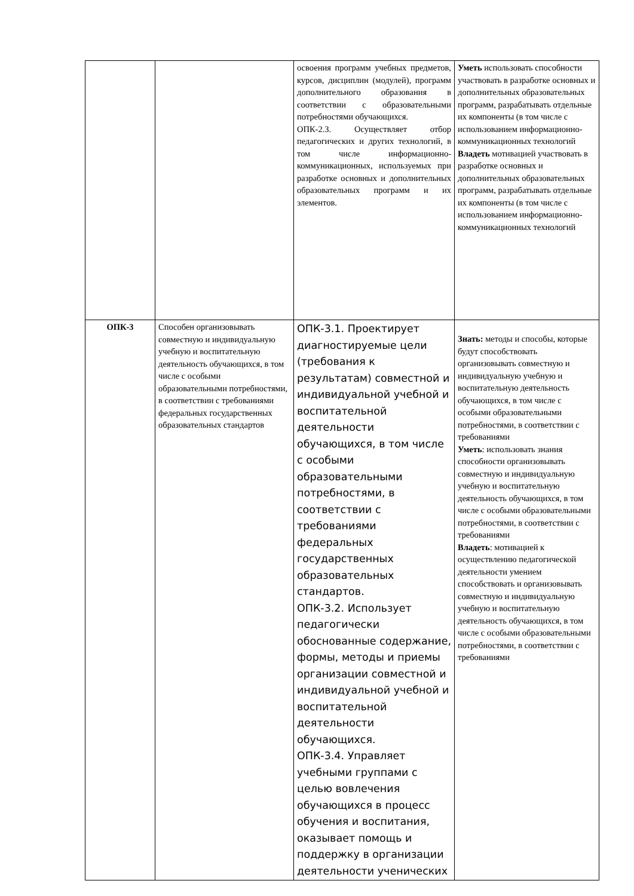| | | освоения программ учебных предметов, курсов, дисциплин (модулей), программ дополнительного образования в соответствии с образовательными потребностями обучающихся. ОПК-2.3. Осуществляет отбор педагогических и других технологий, в том числе информационно-коммуникационных, используемых при разработке основных и дополнительных образовательных программ и их элементов. | Уметь использовать способности участвовать в разработке основных и дополнительных образовательных программ, разрабатывать отдельные их компоненты (в том числе с использованием информационно-коммуникационных технологий Владеть мотивацией участвовать в разработке основных и дополнительных образовательных программ, разрабатывать отдельные их компоненты (в том числе с использованием информационно-коммуникационных технологий |
| ОПК-3 | Способен организовывать совместную и индивидуальную учебную и воспитательную деятельность обучающихся, в том числе с особыми образовательными потребностями, в соответствии с требованиями федеральных государственных образовательных стандартов | ОПК-3.1. Проектирует диагностируемые цели (требования к результатам) совместной и индивидуальной учебной и воспитательной деятельности обучающихся, в том числе с особыми образовательными потребностями, в соответствии с требованиями федеральных государственных образовательных стандартов. ОПК-3.2. Использует педагогически обоснованные содержание, формы, методы и приемы организации совместной и индивидуальной учебной и воспитательной деятельности обучающихся. ОПК-3.4. Управляет учебными группами с целью вовлечения обучающихся в процесс обучения и воспитания, оказывает помощь и поддержку в организации деятельности ученических | Знать: методы и способы, которые будут способствовать организовывать совместную и индивидуальную учебную и воспитательную деятельность обучающихся, в том числе с особыми образовательными потребностями, в соответствии с требованиями Уметь : использовать знания способности организовывать совместную и индивидуальную учебную и воспитательную деятельность обучающихся, в том числе с особыми образовательными потребностями, в соответствии с требованиями Владеть : мотивацией к осуществлению педагогической деятельности умением способствовать и организовывать совместную и индивидуальную учебную и воспитательную деятельность обучающихся, в том числе с особыми образовательными потребностями, в соответствии с требованиями |